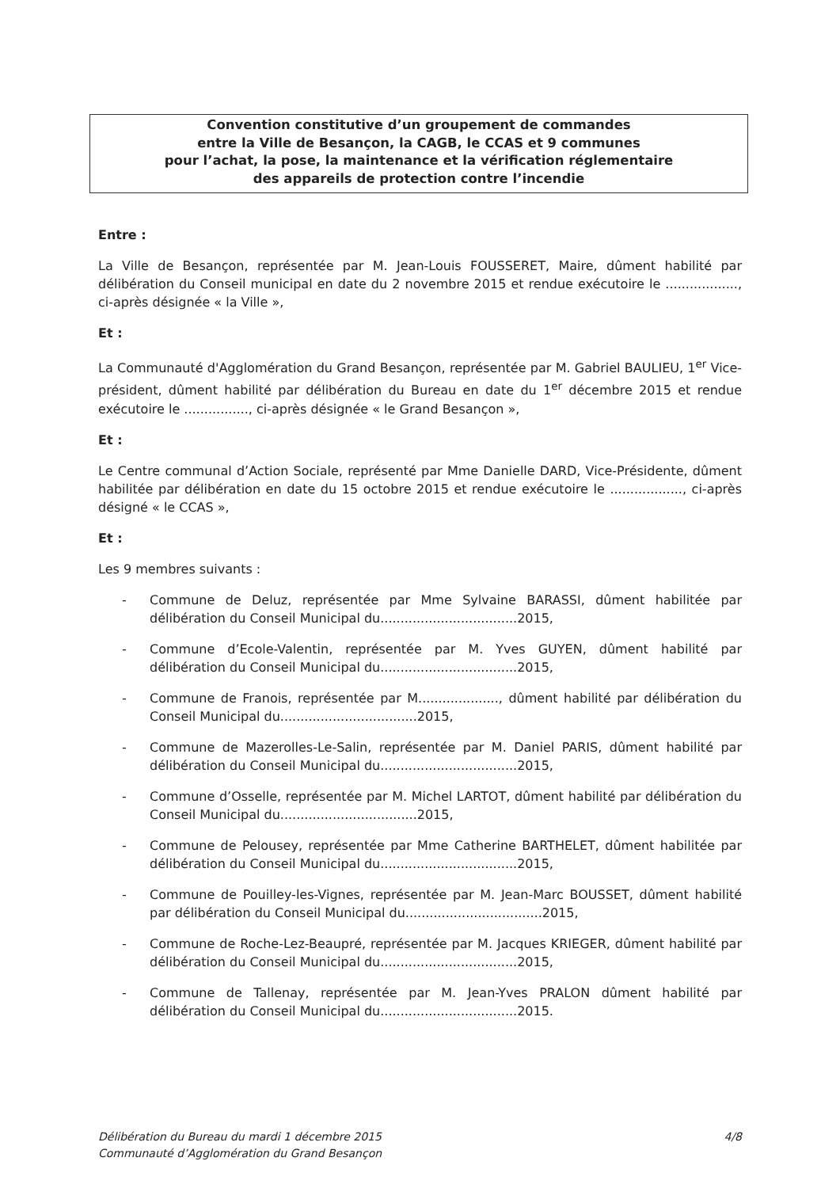Convention constitutive d’un groupement de commandes
entre la Ville de Besançon, la CAGB, le CCAS et 9 communes
pour l’achat, la pose, la maintenance et la vérification réglementaire
des appareils de protection contre l’incendie
Entre :
La Ville de Besançon, représentée par M. Jean-Louis FOUSSERET, Maire, dûment habilité par délibération du Conseil municipal en date du 2 novembre 2015 et rendue exécutoire le .................., ci-après désignée « la Ville »,
Et :
La Communauté d'Agglomération du Grand Besançon, représentée par M. Gabriel BAULIEU, 1<sup>er</sup> Vice-président, dûment habilité par délibération du Bureau en date du 1<sup>er</sup> décembre 2015 et rendue exécutoire le ................, ci-après désignée « le Grand Besançon »,
Et :
Le Centre communal d’Action Sociale, représenté par Mme Danielle DARD, Vice-Présidente, dûment habilitée par délibération en date du 15 octobre 2015 et rendue exécutoire le .................., ci-après désigné « le CCAS »,
Et :
Les 9 membres suivants :
- Commune de Deluz, représentée par Mme Sylvaine BARASSI, dûment habilitée par délibération du Conseil Municipal du..................................2015,
- Commune d’Ecole-Valentin, représentée par M. Yves GUYEN, dûment habilité par délibération du Conseil Municipal du..................................2015,
- Commune de Franois, représentée par M...................., dûment habilité par délibération du Conseil Municipal du..................................2015,
- Commune de Mazerolles-Le-Salin, représentée par M. Daniel PARIS, dûment habilité par délibération du Conseil Municipal du..................................2015,
- Commune d’Osselle, représentée par M. Michel LARTOT, dûment habilité par délibération du Conseil Municipal du..................................2015,
- Commune de Pelousey, représentée par Mme Catherine BARTHELET, dûment habilitée par délibération du Conseil Municipal du..................................2015,
- Commune de Pouilley-les-Vignes, représentée par M. Jean-Marc BOUSSET, dûment habilité par délibération du Conseil Municipal du..................................2015,
- Commune de Roche-Lez-Beaupré, représentée par M. Jacques KRIEGER, dûment habilité par délibération du Conseil Municipal du..................................2015,
- Commune de Tallenay, représentée par M. Jean-Yves PRALON dûment habilité par délibération du Conseil Municipal du..................................2015.
Délibération du Bureau du mardi 1 décembre 2015
Communauté d’Agglomération du Grand Besançon
4/8